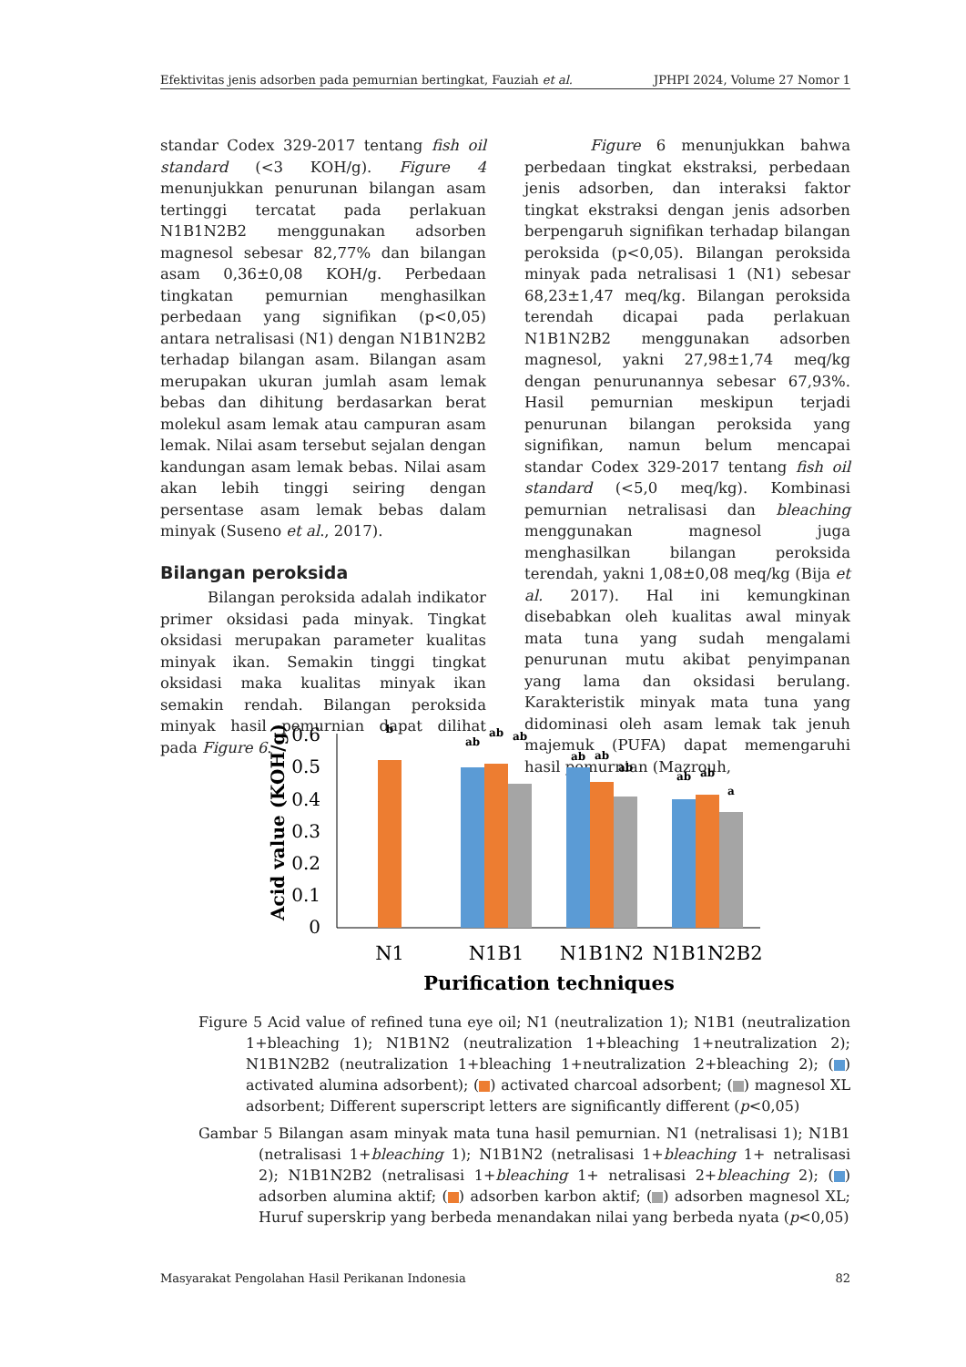Efektivitas jenis adsorben pada pemurnian bertingkat, Fauziah et al. JPHPI 2024, Volume 27 Nomor 1
standar Codex 329-2017 tentang fish oil standard (<3 KOH/g). Figure 4 menunjukkan penurunan bilangan asam tertinggi tercatat pada perlakuan N1B1N2B2 menggunakan adsorben magnesol sebesar 82,77% dan bilangan asam 0,36±0,08 KOH/g. Perbedaan tingkatan pemurnian menghasilkan perbedaan yang signifikan (p<0,05) antara netralisasi (N1) dengan N1B1N2B2 terhadap bilangan asam. Bilangan asam merupakan ukuran jumlah asam lemak bebas dan dihitung berdasarkan berat molekul asam lemak atau campuran asam lemak. Nilai asam tersebut sejalan dengan kandungan asam lemak bebas. Nilai asam akan lebih tinggi seiring dengan persentase asam lemak bebas dalam minyak (Suseno et al., 2017).
Bilangan peroksida
Bilangan peroksida adalah indikator primer oksidasi pada minyak. Tingkat oksidasi merupakan parameter kualitas minyak ikan. Semakin tinggi tingkat oksidasi maka kualitas minyak ikan semakin rendah. Bilangan peroksida minyak hasil pemurnian dapat dilihat pada Figure 6.
Figure 6 menunjukkan bahwa perbedaan tingkat ekstraksi, perbedaan jenis adsorben, dan interaksi faktor tingkat ekstraksi dengan jenis adsorben berpengaruh signifikan terhadap bilangan peroksida (p<0,05). Bilangan peroksida minyak pada netralisasi 1 (N1) sebesar 68,23±1,47 meq/kg. Bilangan peroksida terendah dicapai pada perlakuan N1B1N2B2 menggunakan adsorben magnesol, yakni 27,98±1,74 meq/kg dengan penurunannya sebesar 67,93%. Hasil pemurnian meskipun terjadi penurunan bilangan peroksida yang signifikan, namun belum mencapai standar Codex 329-2017 tentang fish oil standard (<5,0 meq/kg). Kombinasi pemurnian netralisasi dan bleaching menggunakan magnesol juga menghasilkan bilangan peroksida terendah, yakni 1,08±0,08 meq/kg (Bija et al. 2017). Hal ini kemungkinan disebabkan oleh kualitas awal minyak mata tuna yang sudah mengalami penurunan mutu akibat penyimpanan yang lama dan oksidasi berulang. Karakteristik minyak mata tuna yang didominasi oleh asam lemak tak jenuh majemuk (PUFA) dapat memengaruhi hasil pemurnian (Mazrouh,
Acid value (KOH/g)
0.6
0.5
0.4
0.3
0.2
0.1
0
b
ab
ab
ab
ab
ab
ab
ab
ab
a
N1
N1B1
N1B1N2
N1B1N2B2
Purification techniques
Figure 5 Acid value of refined tuna eye oil; N1 (neutralization 1); N1B1 (neutralization 1+bleaching 1); N1B1N2 (neutralization 1+bleaching 1+neutralization 2); N1B1N2B2 (neutralization 1+bleaching 1+neutralization 2+bleaching 2); ( ) activated alumina adsorbent); ( ) activated charcoal adsorbent; ( ) magnesol XL adsorbent; Different superscript letters are significantly different (p<0,05)
Gambar 5 Bilangan asam minyak mata tuna hasil pemurnian. N1 (netralisasi 1); N1B1 (netralisasi 1+bleaching 1); N1B1N2 (netralisasi 1+bleaching 1+ netralisasi 2); N1B1N2B2 (netralisasi 1+bleaching 1+ netralisasi 2+bleaching 2); ( ) adsorben alumina aktif; ( ) adsorben karbon aktif; ( ) adsorben magnesol XL; Huruf superskrip yang berbeda menandakan nilai yang berbeda nyata (p<0,05)
Masyarakat Pengolahan Hasil Perikanan Indonesia 82